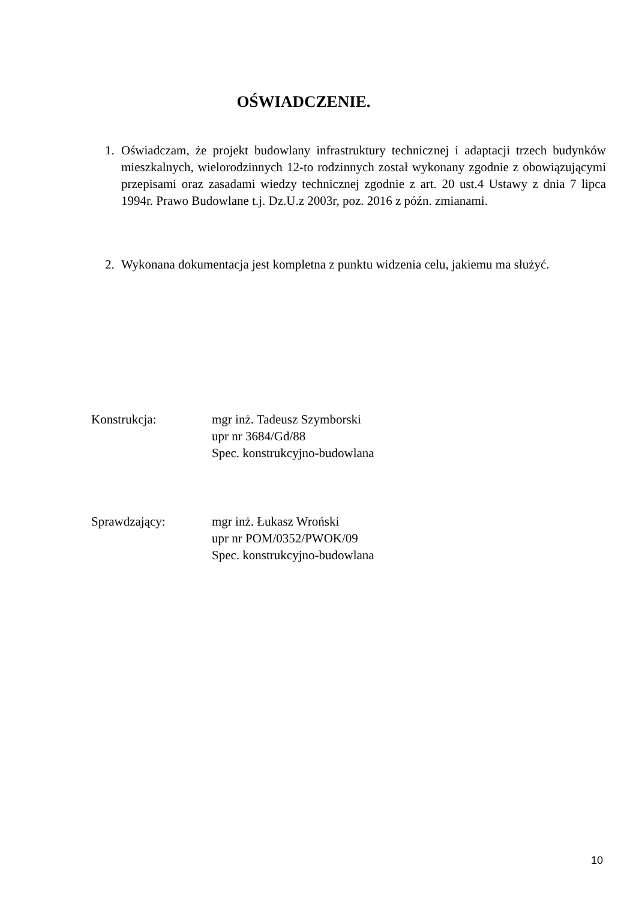OŚWIADCZENIE.
1. Oświadczam, że projekt budowlany infrastruktury technicznej i adaptacji trzech budynków mieszkalnych, wielorodzinnych 12-to rodzinnych został wykonany zgodnie z obowiązującymi przepisami oraz zasadami wiedzy technicznej zgodnie z art. 20 ust.4 Ustawy z dnia 7 lipca 1994r. Prawo Budowlane t.j. Dz.U.z 2003r, poz. 2016 z późn. zmianami.
2. Wykonana dokumentacja jest kompletna z punktu widzenia celu, jakiemu ma służyć.
Konstrukcja: mgr inż. Tadeusz Szymborski
upr nr 3684/Gd/88
Spec. konstrukcyjno-budowlana
Sprawdzający: mgr inż. Łukasz Wroński
upr nr POM/0352/PWOK/09
Spec. konstrukcyjno-budowlana
10